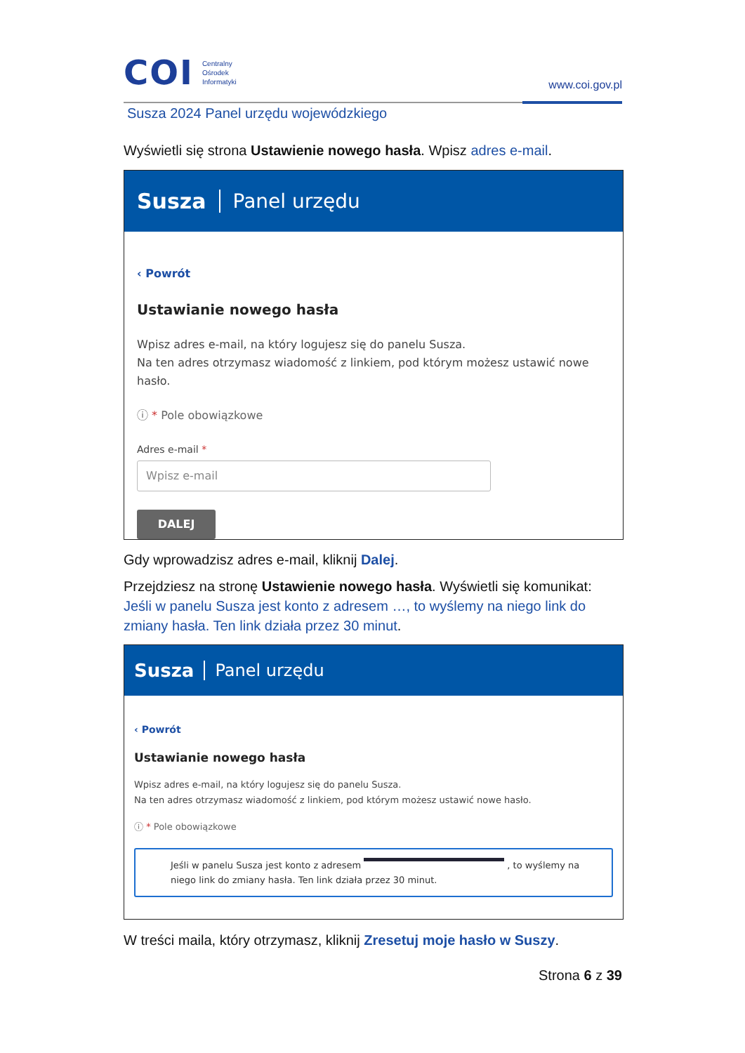COI Centralny
Ośrodek
Informatyki
www.coi.gov.pl
Susza 2024 Panel urzędu wojewódzkiego
Wyświetli się strona Ustawienie nowego hasła. Wpisz adres e-mail.
Susza Panel urzędu
‹ Powrót
Ustawianie nowego hasła
Wpisz adres e-mail, na który logujesz się do panelu Susza.
Na ten adres otrzymasz wiadomość z linkiem, pod którym możesz ustawić nowe hasło.
ⓘ * Pole obowiązkowe
Adres e-mail *
Wpisz e-mail
DALEJ
Gdy wprowadzisz adres e-mail, kliknij Dalej.
Przejdziesz na stronę Ustawienie nowego hasła. Wyświetli się komunikat: Jeśli w panelu Susza jest konto z adresem …, to wyślemy na niego link do zmiany hasła. Ten link działa przez 30 minut.
Susza Panel urzędu
‹ Powrót
Ustawianie nowego hasła
Wpisz adres e-mail, na który logujesz się do panelu Susza.
Na ten adres otrzymasz wiadomość z linkiem, pod którym możesz ustawić nowe hasło.
ⓘ * Pole obowiązkowe
Jeśli w panelu Susza jest konto z adresem , to wyślemy na niego link do zmiany hasła. Ten link działa przez 30 minut.
W treści maila, który otrzymasz, kliknij Zresetuj moje hasło w Suszy.
Strona 6 z 39